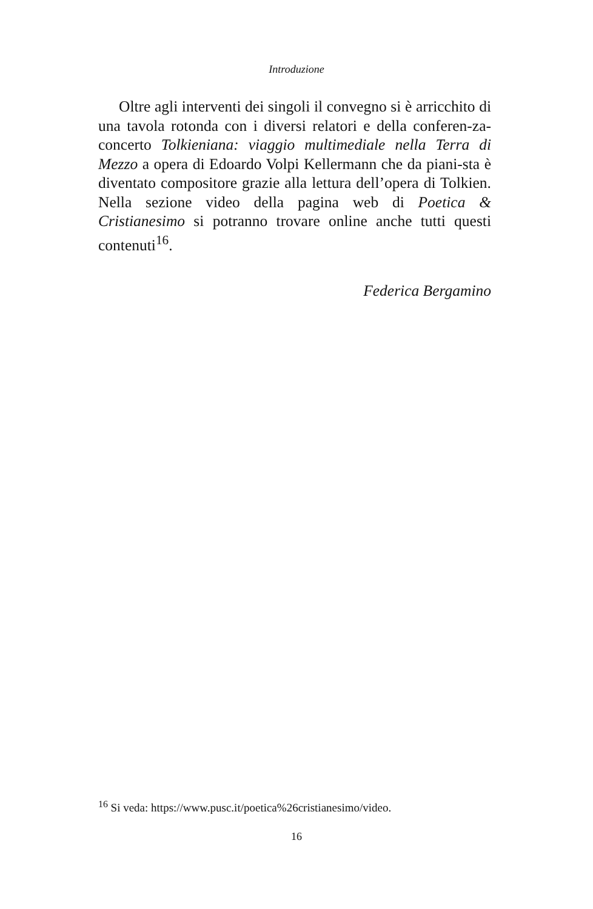Introduzione
Oltre agli interventi dei singoli il convegno si è arricchito di una tavola rotonda con i diversi relatori e della conferen-za-concerto Tolkieniana: viaggio multimediale nella Terra di Mezzo a opera di Edoardo Volpi Kellermann che da piani-sta è diventato compositore grazie alla lettura dell’opera di Tolkien. Nella sezione video della pagina web di Poetica & Cristianesimo si potranno trovare online anche tutti questi contenuti<sup>16</sup>.
Federica Bergamino
<sup>16</sup> Si veda: https://www.pusc.it/poetica%26cristianesimo/video.
16